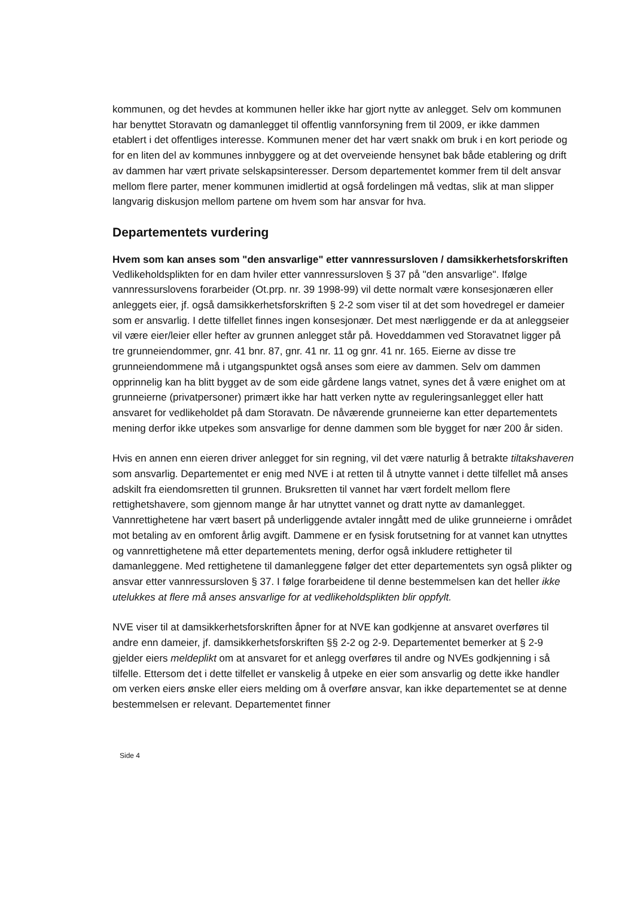kommunen, og det hevdes at kommunen heller ikke har gjort nytte av anlegget. Selv om kommunen har benyttet Storavatn og damanlegget til offentlig vannforsyning frem til 2009, er ikke dammen etablert i det offentliges interesse. Kommunen mener det har vært snakk om bruk i en kort periode og for en liten del av kommunes innbyggere og at det overveiende hensynet bak både etablering og drift av dammen har vært private selskapsinteresser. Dersom departementet kommer frem til delt ansvar mellom flere parter, mener kommunen imidlertid at også fordelingen må vedtas, slik at man slipper langvarig diskusjon mellom partene om hvem som har ansvar for hva.
Departementets vurdering
Hvem som kan anses som "den ansvarlige" etter vannressursloven / damsikkerhetsforskriften
Vedlikeholdsplikten for en dam hviler etter vannressursloven § 37 på "den ansvarlige". Ifølge vannressurslovens forarbeider (Ot.prp. nr. 39 1998-99) vil dette normalt være konsesjonæren eller anleggets eier, jf. også damsikkerhetsforskriften § 2-2 som viser til at det som hovedregel er dameier som er ansvarlig. I dette tilfellet finnes ingen konsesjonær. Det mest nærliggende er da at anleggseier vil være eier/leier eller hefter av grunnen anlegget står på. Hoveddammen ved Storavatnet ligger på tre grunneiendommer, gnr. 41 bnr. 87, gnr. 41 nr. 11 og gnr. 41 nr. 165. Eierne av disse tre grunneiendommene må i utgangspunktet også anses som eiere av dammen. Selv om dammen opprinnelig kan ha blitt bygget av de som eide gårdene langs vatnet, synes det å være enighet om at grunneierne (privatpersoner) primært ikke har hatt verken nytte av reguleringsanlegget eller hatt ansvaret for vedlikeholdet på dam Storavatn. De nåværende grunneierne kan etter departementets mening derfor ikke utpekes som ansvarlige for denne dammen som ble bygget for nær 200 år siden.
Hvis en annen enn eieren driver anlegget for sin regning, vil det være naturlig å betrakte tiltakshaveren som ansvarlig. Departementet er enig med NVE i at retten til å utnytte vannet i dette tilfellet må anses adskilt fra eiendomsretten til grunnen. Bruksretten til vannet har vært fordelt mellom flere rettighetshavere, som gjennom mange år har utnyttet vannet og dratt nytte av damanlegget. Vannrettighetene har vært basert på underliggende avtaler inngått med de ulike grunneierne i området mot betaling av en omforent årlig avgift. Dammene er en fysisk forutsetning for at vannet kan utnyttes og vannrettighetene må etter departementets mening, derfor også inkludere rettigheter til damanleggene. Med rettighetene til damanleggene følger det etter departementets syn også plikter og ansvar etter vannressursloven § 37. I følge forarbeidene til denne bestemmelsen kan det heller ikke utelukkes at flere må anses ansvarlige for at vedlikeholdsplikten blir oppfylt.
NVE viser til at damsikkerhetsforskriften åpner for at NVE kan godkjenne at ansvaret overføres til andre enn dameier, jf. damsikkerhetsforskriften §§ 2-2 og 2-9. Departementet bemerker at § 2-9 gjelder eiers meldeplikt om at ansvaret for et anlegg overføres til andre og NVEs godkjenning i så tilfelle. Ettersom det i dette tilfellet er vanskelig å utpeke en eier som ansvarlig og dette ikke handler om verken eiers ønske eller eiers melding om å overføre ansvar, kan ikke departementet se at denne bestemmelsen er relevant. Departementet finner
Side 4